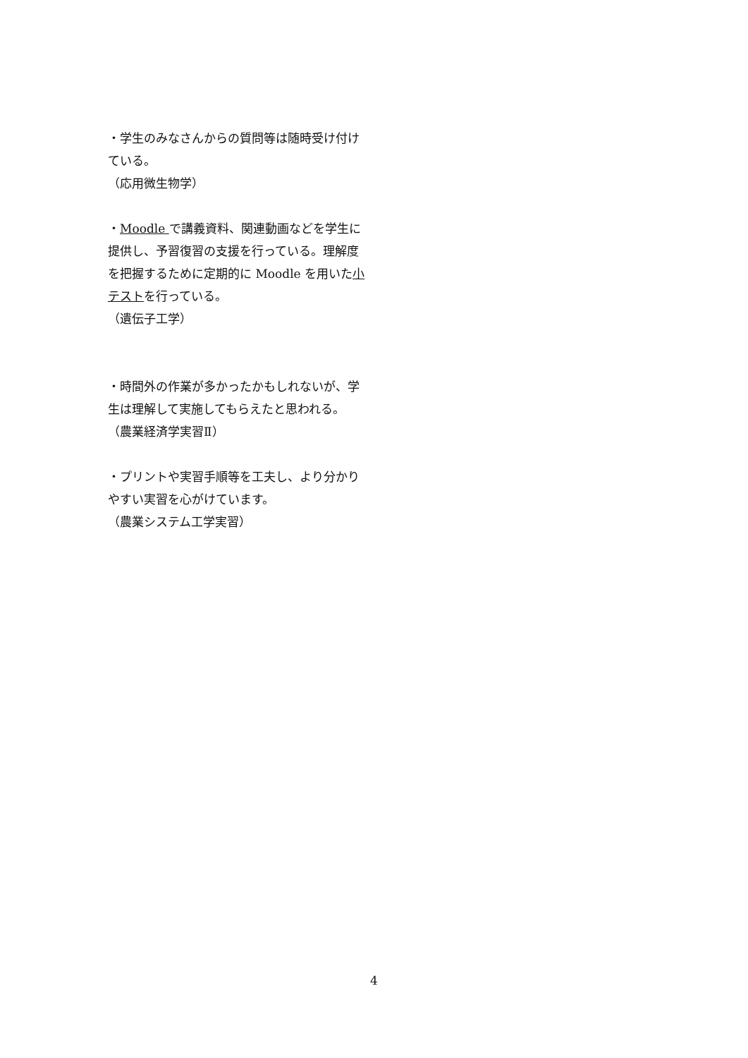・学生のみなさんからの質問等は随時受け付けている。
（応用微生物学）
・Moodle で講義資料、関連動画などを学生に提供し、予習復習の支援を行っている。理解度を把握するために定期的に Moodle を用いた小テストを行っている。
（遺伝子工学）
・時間外の作業が多かったかもしれないが、学生は理解して実施してもらえたと思われる。
（農業経済学実習Ⅱ）
・プリントや実習手順等を工夫し、より分かりやすい実習を心がけています。
（農業システム工学実習）
4